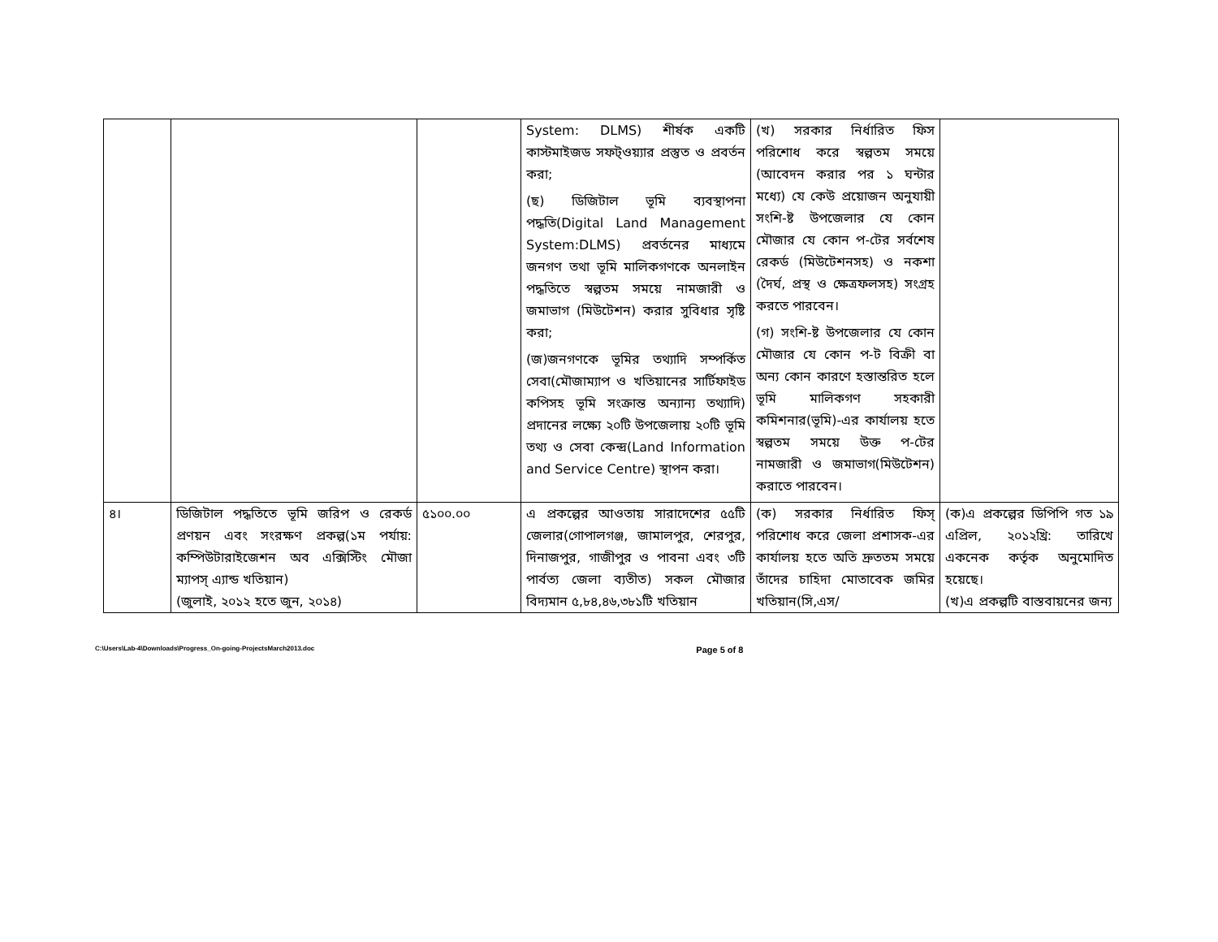| | | | System: DLMS) শীর্ষক একটি কাস্টমাইজড সফট্ওয়্যার প্রস্তুত ও প্রবর্তন করা; (ছ) ডিজিটাল ভূমি ব্যবস্থাপনা পদ্ধতি(Digital Land Management System:DLMS) প্রবর্তনের মাধ্যমে জনগণ তথা ভূমি মালিকগণকে অনলাইন পদ্ধতিতে স্বল্পতম সময়ে নামজারী ও জমাভাগ (মিউটেশন) করার সুবিধার সৃষ্টি করা; (জ)জনগণকে ভূমির তথ্যাদি সম্পর্কিত সেবা(মৌজাম্যাপ ও খতিয়ানের সার্টিফাইড কপিসহ ভূমি সংক্রান্ত অন্যান্য তথ্যাদি) প্রদানের লক্ষ্যে ২০টি উপজেলায় ২০টি ভূমি তথ্য ও সেবা কেন্দ্র(Land Information and Service Centre) স্থাপন করা। | (খ) সরকার নির্ধারিত ফিস পরিশোধ করে স্বল্পতম সময়ে (আবেদন করার পর ১ ঘন্টার মধ্যে) যে কেউ প্রয়োজন অনুযায়ী সংশি-ষ্ট উপজেলার যে কোন মৌজার যে কোন প-টের সর্বশেষ রেকর্ড (মিউটেশনসহ) ও নকশা (দৈর্ঘ, প্রস্থ ও ক্ষেত্রফলসহ) সংগ্রহ করতে পারবেন। (গ) সংশি-ষ্ট উপজেলার যে কোন মৌজার যে কোন প-ট বিক্রী বা অন্য কোন কারণে হস্তান্তরিত হলে ভূমি মালিকগণ সহকারী কমিশনার(ভূমি)-এর কার্যালয় হতে স্বল্পতম সময়ে উক্ত প-টের নামজারী ও জমাভাগ(মিউটেশন) করাতে পারবেন। | |
| ৪। | ডিজিটাল পদ্ধতিতে ভূমি জরিপ ও রেকর্ড প্রণয়ন এবং সংরক্ষণ প্রকল্প(১ম পর্যায়: কম্পিউটারাইজেশন অব এক্সিস্টিং মৌজা ম্যাপস্ এ্যান্ড খতিয়ান) (জুলাই, ২০১২ হতে জুন, ২০১৪) | ৫১০০.০০ | এ প্রকল্পের আওতায় সারাদেশের ৫৫টি জেলার(গোপালগঞ্জ, জামালপুর, শেরপুর, দিনাজপুর, গাজীপুর ও পাবনা এবং ৩টি পার্বত্য জেলা ব্যতীত) সকল মৌজার বিদ্যমান ৫,৮৪,৪৬,৩৮১টি খতিয়ান | (ক) সরকার নির্ধারিত ফিস্ পরিশোধ করে জেলা প্রশাসক-এর কার্যালয় হতে অতি দ্রুততম সময়ে তাঁদের চাহিদা মোতাবেক জমির খতিয়ান(সি,এস/ | (ক)এ প্রকল্পের ডিপিপি গত ১৯ এপ্রিল, ২০১২খ্রি: তারিখে একনেক কর্তৃক অনুমোদিত হয়েছে। (খ)এ প্রকল্পটি বাস্তবায়নের জন্য |
C:\Users\Lab-4\Downloads\Progress_On-going-ProjectsMarch2013.doc Page 5 of 8